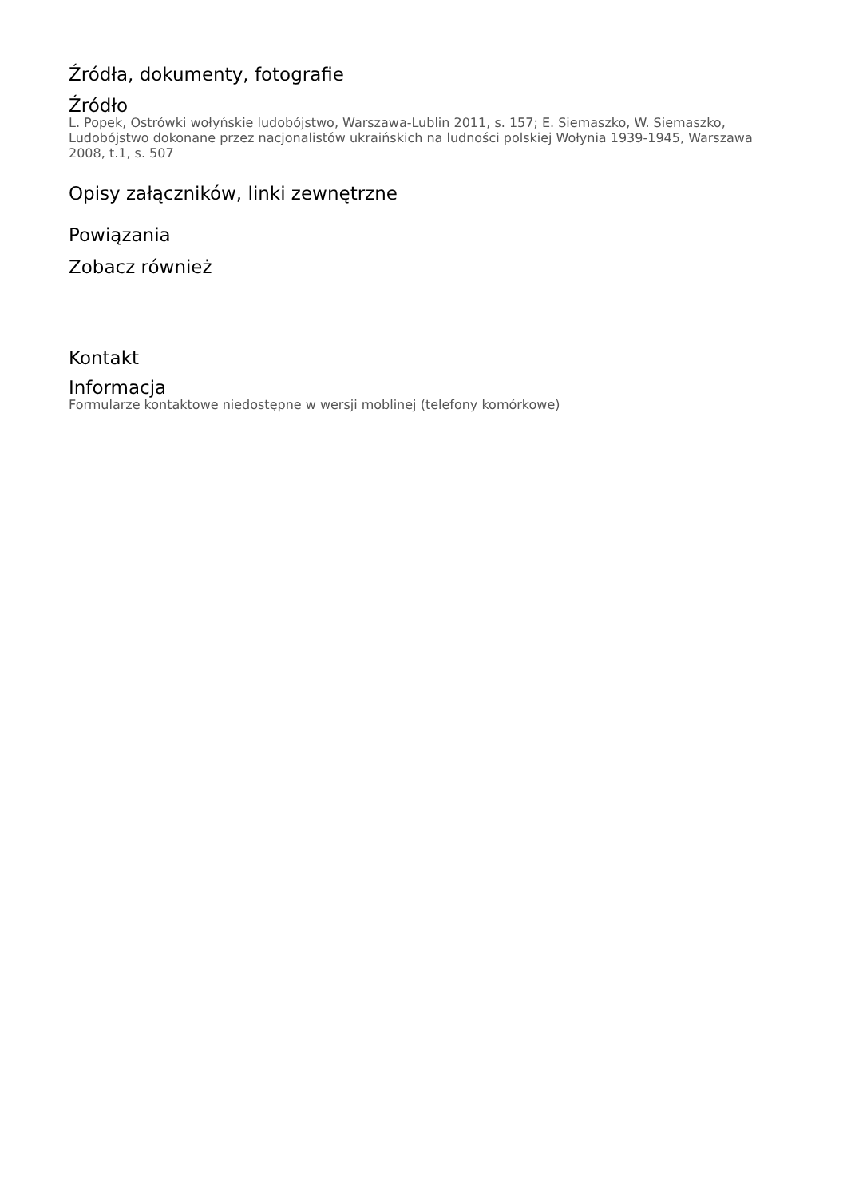Źródła, dokumenty, fotografie
Źródło
L. Popek, Ostrówki wołyńskie ludobójstwo, Warszawa-Lublin 2011, s. 157; E. Siemaszko, W. Siemaszko, Ludobójstwo dokonane przez nacjonalistów ukraińskich na ludności polskiej Wołynia 1939-1945, Warszawa 2008, t.1, s. 507
Opisy załączników, linki zewnętrzne
Powiązania
Zobacz również
Kontakt
Informacja
Formularze kontaktowe niedostępne w wersji moblinej (telefony komórkowe)